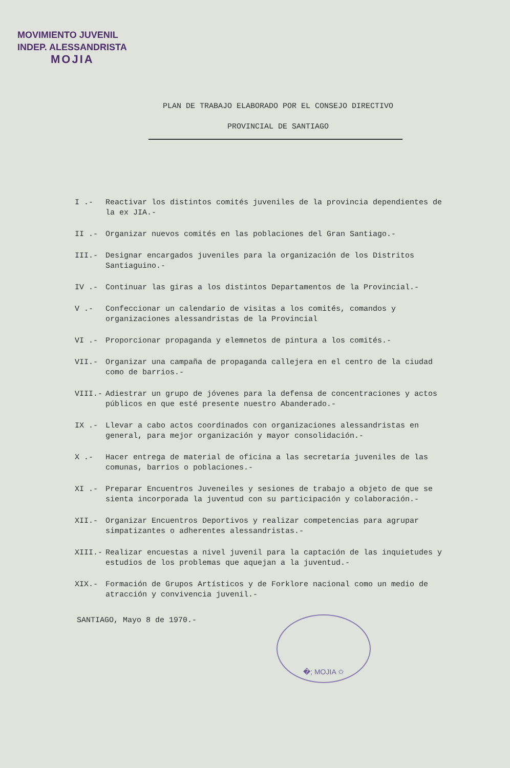MOVIMIENTO JUVENIL
INDEP. ALESSANDRISTA
MOJIA
PLAN DE TRABAJO ELABORADO POR EL CONSEJO DIRECTIVO
PROVINCIAL DE SANTIAGO
I .- Reactivar los distintos comités juveniles de la provincia dependientes de la ex JIA.-
II .- Organizar nuevos comités en las poblaciones del Gran Santiago.-
III.- Designar encargados juveniles para la organización de los Distritos Santiaguino.-
IV .- Continuar las giras a los distintos Departamentos de la Provincial.-
V .- Confeccionar un calendario de visitas a los comités, comandos y organizaciones alessandristas de la Provincial
VI .- Proporcionar propaganda y elemnetos de pintura a los comités.-
VII.- Organizar una campaña de propaganda callejera en el centro de la ciudad como de barrios.-
VIII.- Adiestrar un grupo de jóvenes para la defensa de concentraciones y actos públicos en que esté presente nuestro Abanderado.-
IX .- Llevar a cabo actos coordinados con organizaciones alessandristas en general, para mejor organización y mayor consolidación.-
X .- Hacer entrega de material de oficina a las secretaría juveniles de las comunas, barrios o poblaciones.-
XI .- Preparar Encuentros Juveneiles y sesiones de trabajo a objeto de que se sienta incorporada la juventud con su participación y colaboración.-
XII.- Organizar Encuentros Deportivos y realizar competencias para agrupar simpatizantes o adherentes alessandristas.-
XIII.- Realizar encuestas a nivel juvenil para la captación de las inquietudes y estudios de los problemas que aquejan a la juventud.-
XIX.- Formación de Grupos Artísticos y de Forklore nacional como un medio de atracción y convivencia juvenil.-
SANTIAGO, Mayo 8 de 1970.- �; MOJIA ✩